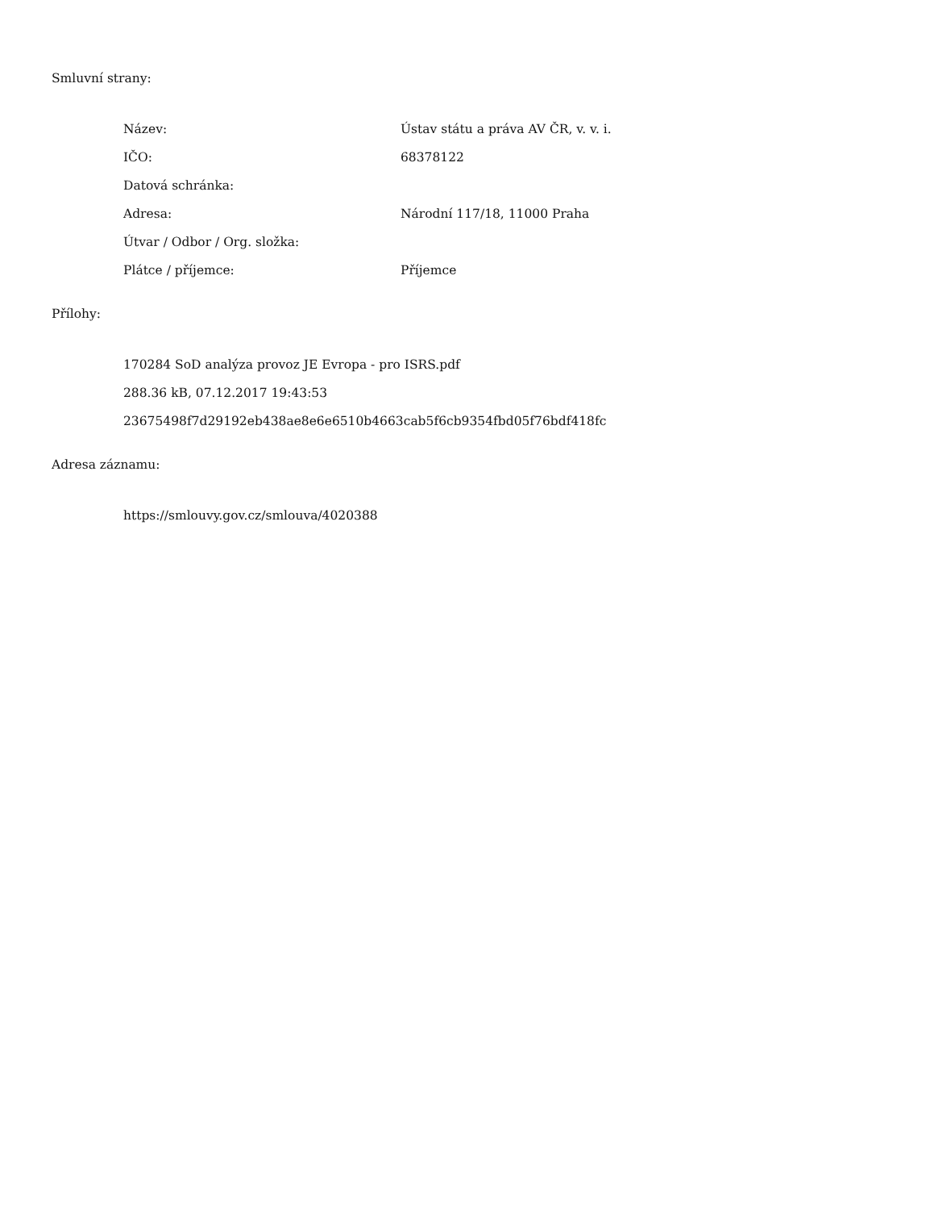Smluvní strany:
| Název: | Ústav státu a práva AV ČR, v. v. i. |
| IČO: | 68378122 |
| Datová schránka: | |
| Adresa: | Národní 117/18, 11000 Praha |
| Útvar / Odbor / Org. složka: | |
| Plátce / příjemce: | Příjemce |
Přílohy:
| 170284 SoD analýza provoz JE Evropa - pro ISRS.pdf |
| 288.36 kB, 07.12.2017 19:43:53 |
| 23675498f7d29192eb438ae8e6e6510b4663cab5f6cb9354fbd05f76bdf418fc |
Adresa záznamu:
| https://smlouvy.gov.cz/smlouva/4020388 |